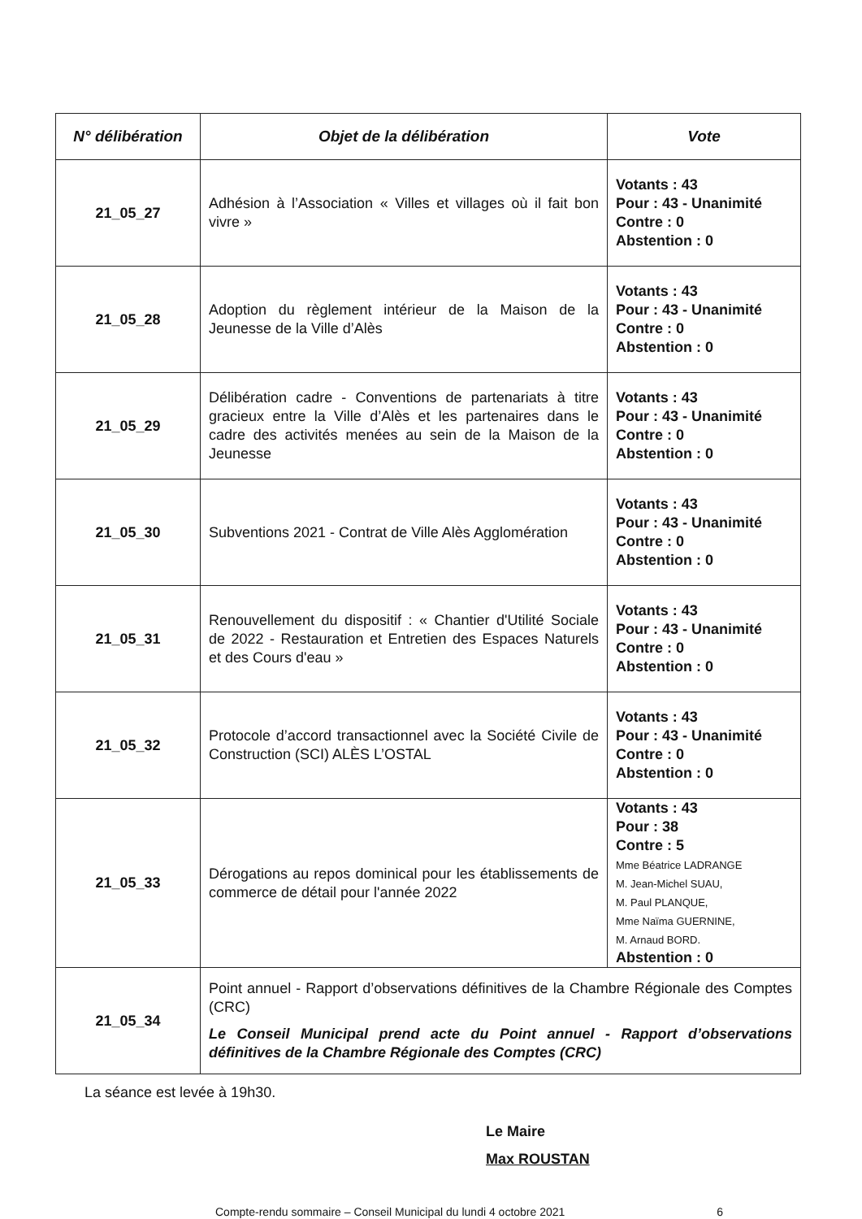| N° délibération | Objet de la délibération | Vote |
| --- | --- | --- |
| 21_05_27 | Adhésion à l’Association « Villes et villages où il fait bon vivre » | Votants : 43 Pour : 43 - Unanimité Contre : 0 Abstention : 0 |
| 21_05_28 | Adoption du règlement intérieur de la Maison de la Jeunesse de la Ville d’Alès | Votants : 43 Pour : 43 - Unanimité Contre : 0 Abstention : 0 |
| 21_05_29 | Délibération cadre - Conventions de partenariats à titre gracieux entre la Ville d’Alès et les partenaires dans le cadre des activités menées au sein de la Maison de la Jeunesse | Votants : 43 Pour : 43 - Unanimité Contre : 0 Abstention : 0 |
| 21_05_30 | Subventions 2021 - Contrat de Ville Alès Agglomération | Votants : 43 Pour : 43 - Unanimité Contre : 0 Abstention : 0 |
| 21_05_31 | Renouvellement du dispositif : « Chantier d'Utilité Sociale de 2022 - Restauration et Entretien des Espaces Naturels et des Cours d'eau » | Votants : 43 Pour : 43 - Unanimité Contre : 0 Abstention : 0 |
| 21_05_32 | Protocole d’accord transactionnel avec la Société Civile de Construction (SCI) ALÈS L’OSTAL | Votants : 43 Pour : 43 - Unanimité Contre : 0 Abstention : 0 |
| 21_05_33 | Dérogations au repos dominical pour les établissements de commerce de détail pour l'année 2022 | Votants : 43 Pour : 38 Contre : 5 Mme Béatrice LADRANGE M. Jean-Michel SUAU, M. Paul PLANQUE, Mme Naïma GUERNINE, M. Arnaud BORD. Abstention : 0 |
| 21_05_34 | Point annuel - Rapport d’observations définitives de la Chambre Régionale des Comptes (CRC) Le Conseil Municipal prend acte du Point annuel - Rapport d’observations définitives de la Chambre Régionale des Comptes (CRC) | |
La séance est levée à 19h30.
Le Maire
Max ROUSTAN
Compte-rendu sommaire – Conseil Municipal du lundi 4 octobre 2021 6